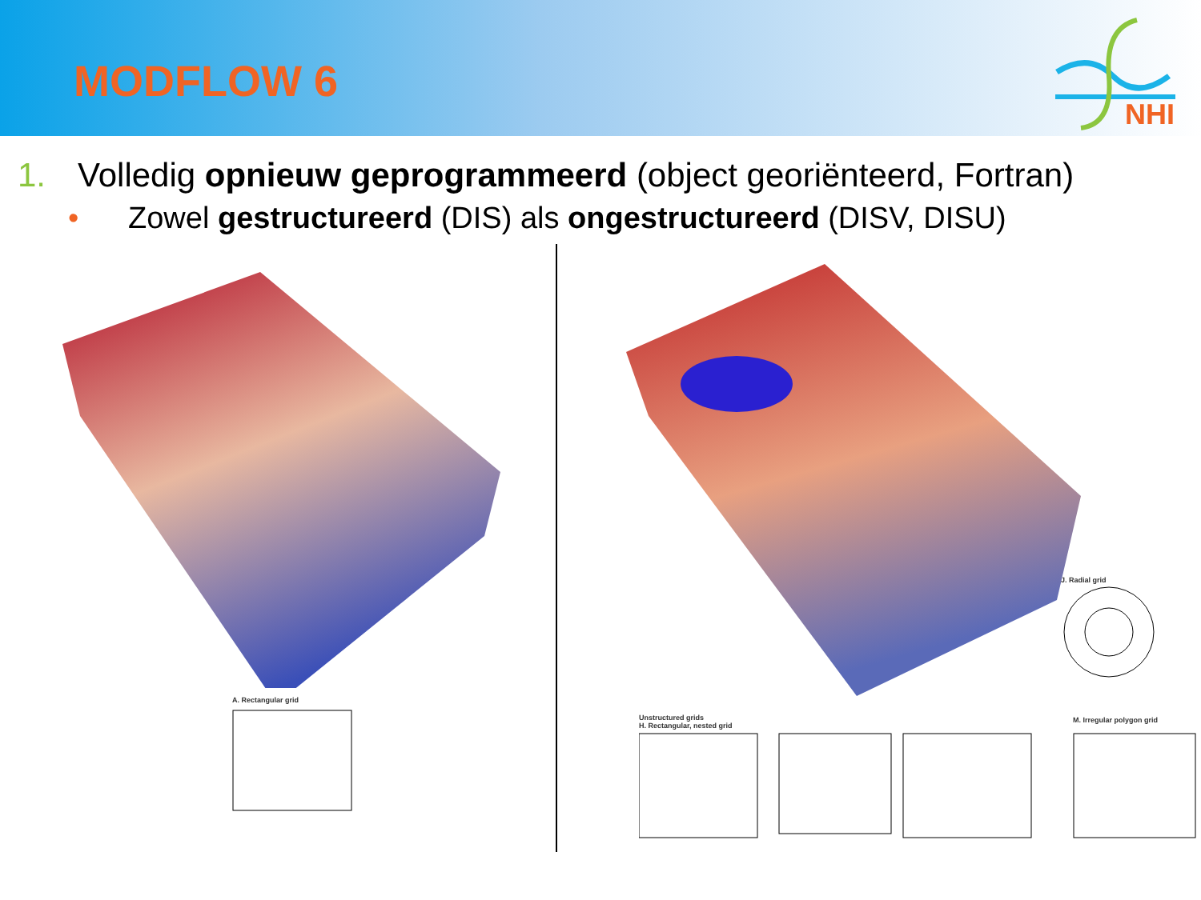MODFLOW 6
NHI
1. Volledig opnieuw geprogrammeerd (object georiënteerd, Fortran)
• Zowel gestructureerd (DIS) als ongestructureerd (DISV, DISU)
A. Rectangular grid
J. Radial grid
Unstructured grids
H. Rectangular, nested grid
M. Irregular polygon grid